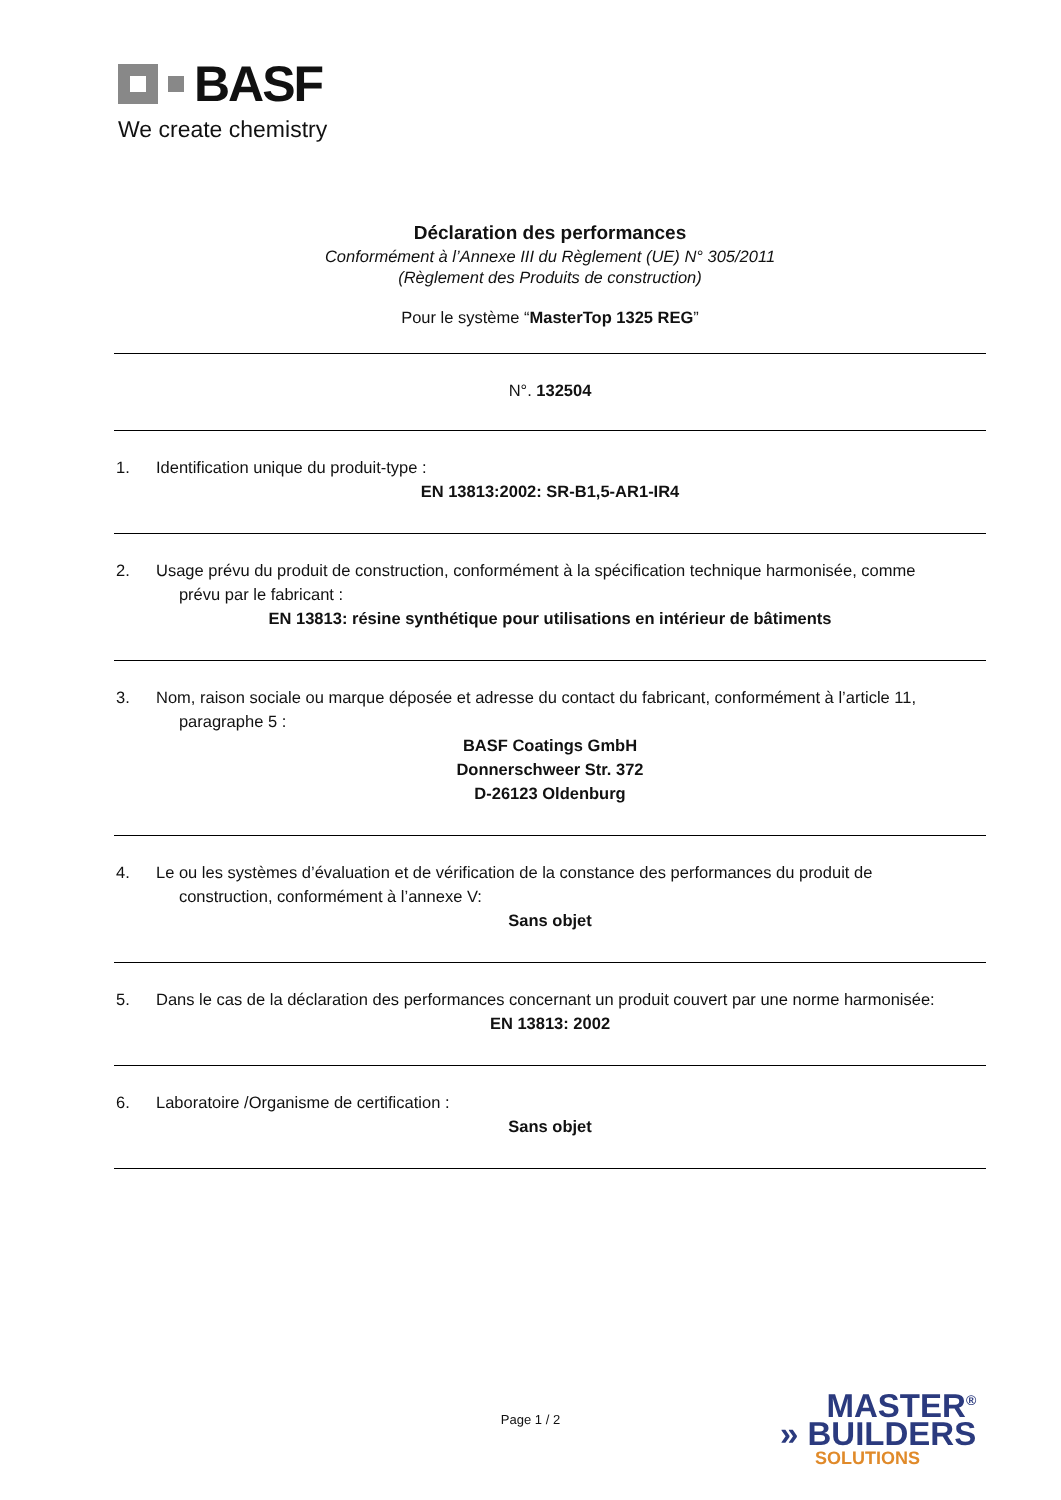BASF
We create chemistry
Déclaration des performances
Conformément à l’Annexe III du Règlement (UE) N° 305/2011
(Règlement des Produits de construction)
Pour le système “MasterTop 1325 REG”
N°. 132504
1. Identification unique du produit-type :
EN 13813:2002: SR-B1,5-AR1-IR4
2. Usage prévu du produit de construction, conformément à la spécification technique harmonisée, comme
prévu par le fabricant :
EN 13813: résine synthétique pour utilisations en intérieur de bâtiments
3. Nom, raison sociale ou marque déposée et adresse du contact du fabricant, conformément à l’article 11,
paragraphe 5 :
BASF Coatings GmbH
Donnerschweer Str. 372
D-26123 Oldenburg
4. Le ou les systèmes d’évaluation et de vérification de la constance des performances du produit de
construction, conformément à l’annexe V:
Sans objet
5. Dans le cas de la déclaration des performances concernant un produit couvert par une norme harmonisée:
EN 13813: 2002
6. Laboratoire /Organisme de certification :
Sans objet
Page 1 / 2
MASTER<sup>®</sup>
» BUILDERS
SOLUTIONS